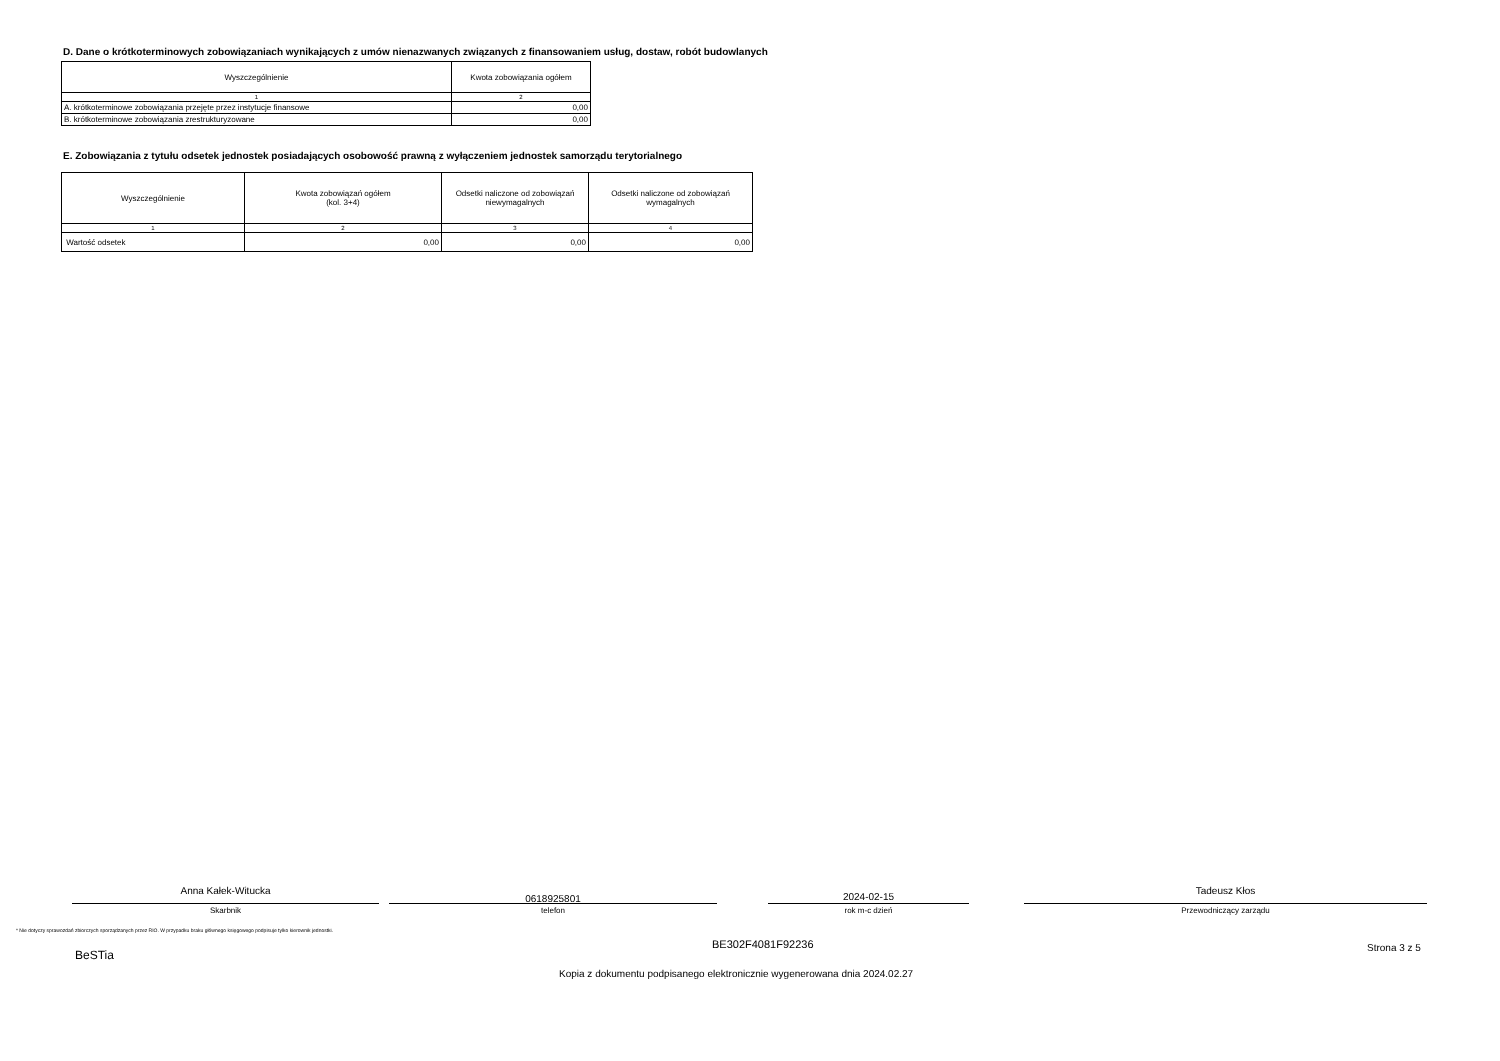D. Dane o krótkoterminowych zobowiązaniach wynikających z umów nienazwanych związanych z finansowaniem usług, dostaw, robót budowlanych
| Wyszczególnienie | Kwota zobowiązania ogółem |
| --- | --- |
| 1 | 2 |
| A. krótkoterminowe zobowiązania przejęte przez instytucje finansowe | 0,00 |
| B. krótkoterminowe zobowiązania zrestrukturyzowane | 0,00 |
E. Zobowiązania z tytułu odsetek jednostek posiadających osobowość prawną z wyłączeniem jednostek samorządu terytorialnego
| Wyszczególnienie | Kwota zobowiązań ogółem (kol. 3+4) | Odsetki naliczone od zobowiązań niewymagalnych | Odsetki naliczone od zobowiązań wymagalnych |
| --- | --- | --- | --- |
| 1 | 2 | 3 | 4 |
| Wartość odsetek | 0,00 | 0,00 | 0,00 |
Anna Kałek-Witucka
Skarbnik
0618925801
telefon
2024-02-15
rok m-c dzień
Tadeusz Kłos
Przewodniczący zarządu
* Nie dotyczy sprawozdań zbiorczych sporządzanych przez RIO. W przypadku braku głównego księgowego podpisuje tylko kierownik jednostki.
BeSTia
BE302F4081F92236 Strona 3 z 5
Kopia z dokumentu podpisanego elektronicznie wygenerowana dnia 2024.02.27